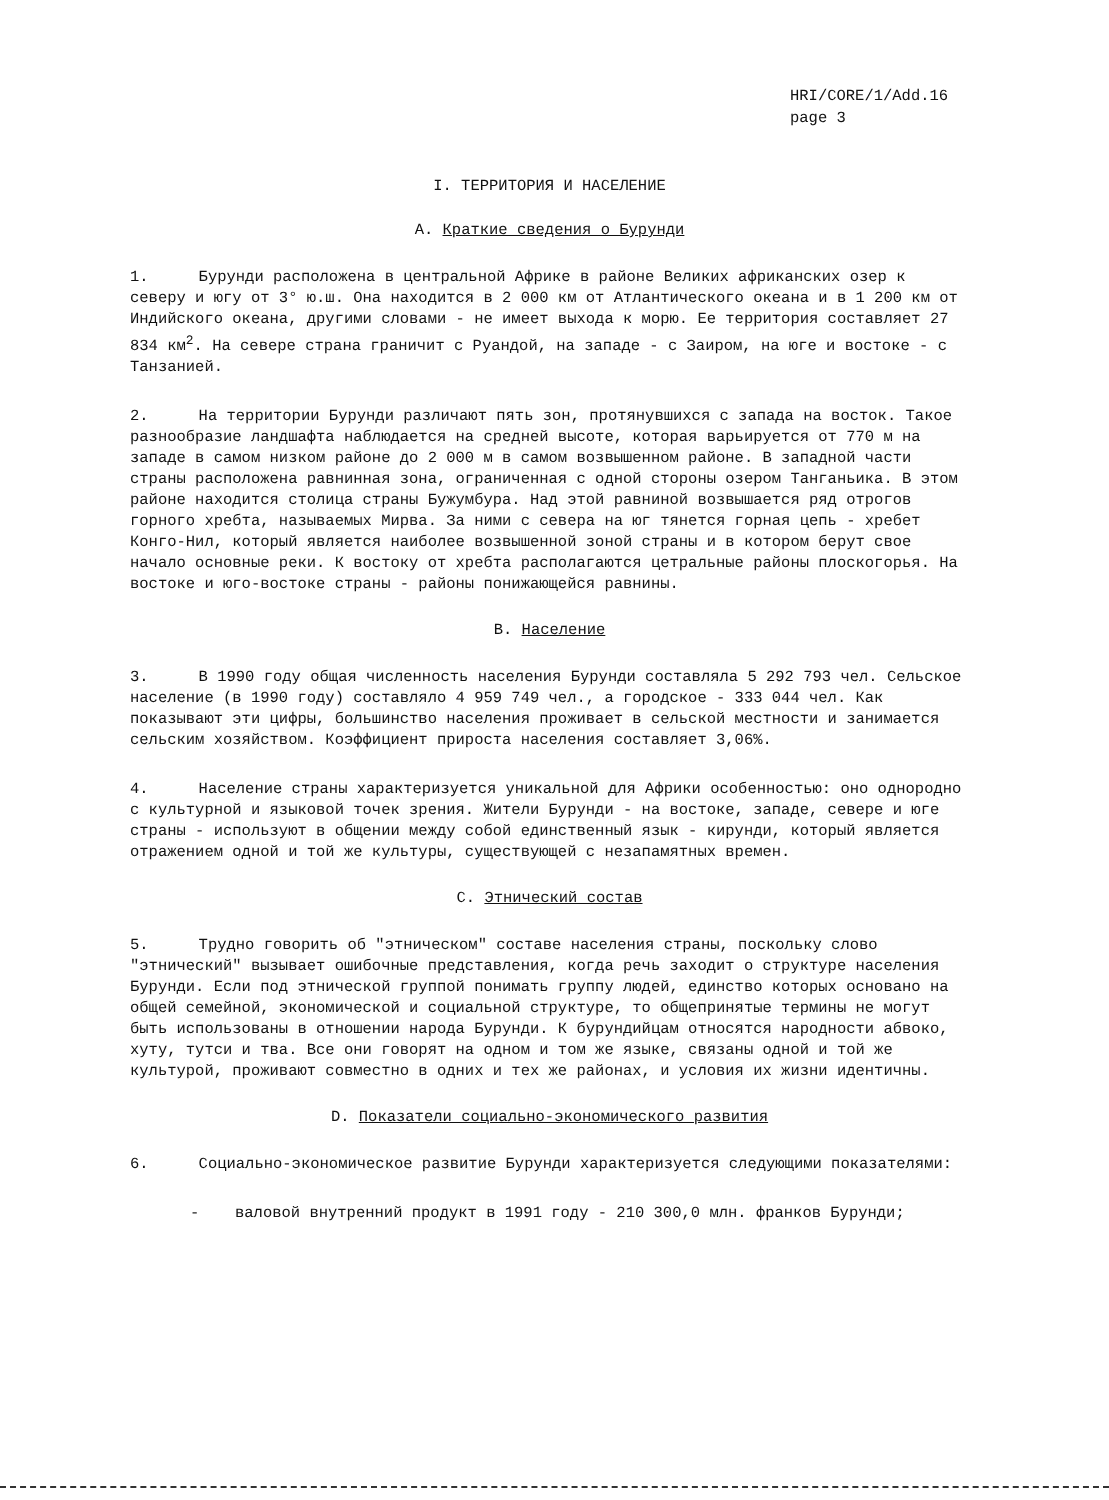HRI/CORE/1/Add.16
page 3
I. ТЕРРИТОРИЯ И НАСЕЛЕНИЕ
A. Краткие сведения о Бурунди
1. Бурунди расположена в центральной Африке в районе Великих африканских озер к северу и югу от 3° ю.ш. Она находится в 2 000 км от Атлантического океана и в 1 200 км от Индийского океана, другими словами - не имеет выхода к морю. Ее территория составляет 27 834 км<sup>2</sup>. На севере страна граничит с Руандой, на западе - с Заиром, на юге и востоке - с Танзанией.
2. На территории Бурунди различают пять зон, протянувшихся с запада на восток. Такое разнообразие ландшафта наблюдается на средней высоте, которая варьируется от 770 м на западе в самом низком районе до 2 000 м в самом возвышенном районе. В западной части страны расположена равнинная зона, ограниченная с одной стороны озером Танганьика. В этом районе находится столица страны Бужумбура. Над этой равниной возвышается ряд отрогов горного хребта, называемых Мирва. За ними с севера на юг тянется горная цепь - хребет Конго-Нил, который является наиболее возвышенной зоной страны и в котором берут свое начало основные реки. К востоку от хребта располагаются цетральные районы плоскогорья. На востоке и юго-востоке страны - районы понижающейся равнины.
B. Население
3. В 1990 году общая численность населения Бурунди составляла 5 292 793 чел. Сельское население (в 1990 году) составляло 4 959 749 чел., а городское - 333 044 чел. Как показывают эти цифры, большинство населения проживает в сельской местности и занимается сельским хозяйством. Коэффициент прироста населения составляет 3,06%.
4. Население страны характеризуется уникальной для Африки особенностью: оно однородно с культурной и языковой точек зрения. Жители Бурунди - на востоке, западе, севере и юге страны - используют в общении между собой единственный язык - кирунди, который является отражением одной и той же культуры, существующей с незапамятных времен.
C. Этнический состав
5. Трудно говорить об "этническом" составе населения страны, поскольку слово "этнический" вызывает ошибочные представления, когда речь заходит о структуре населения Бурунди. Если под этнической группой понимать группу людей, единство которых основано на общей семейной, экономической и социальной структуре, то общепринятые термины не могут быть использованы в отношении народа Бурунди. К бурундийцам относятся народности абвоко, хуту, тутси и тва. Все они говорят на одном и том же языке, связаны одной и той же культурой, проживают совместно в одних и тех же районах, и условия их жизни идентичны.
D. Показатели социально-экономического развития
6. Социально-экономическое развитие Бурунди характеризуется следующими показателями:
- валовой внутренний продукт в 1991 году - 210 300,0 млн. франков Бурунди;